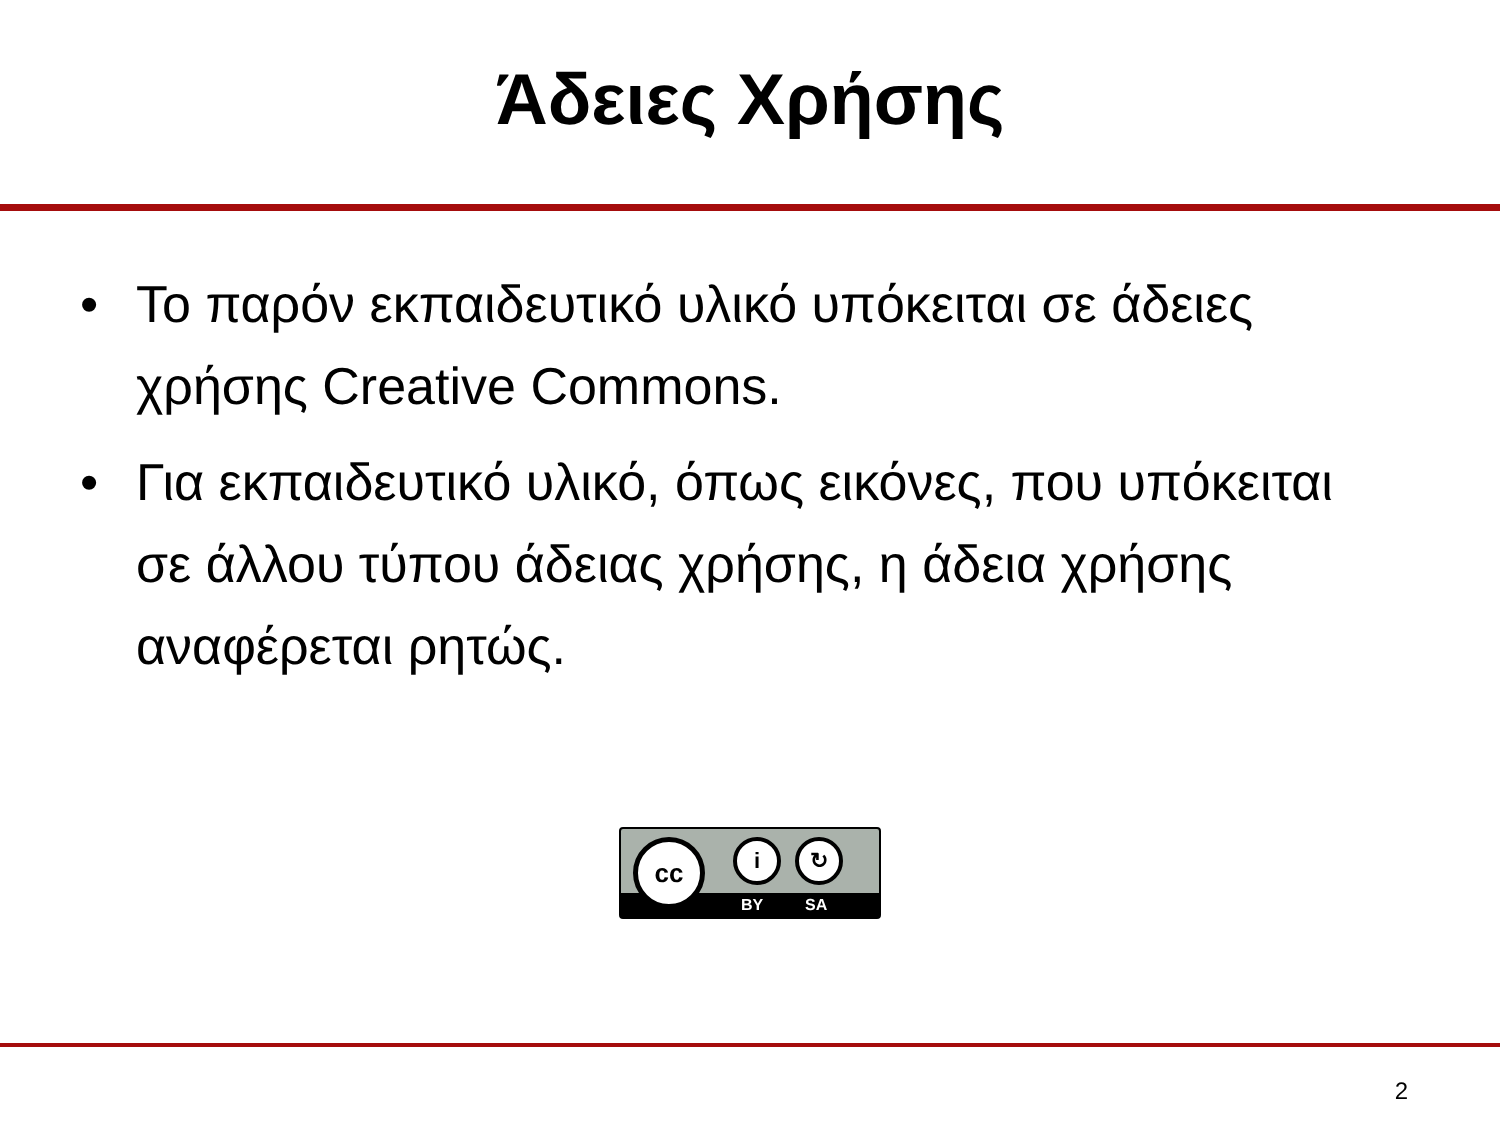Άδειες Χρήσης
• Το παρόν εκπαιδευτικό υλικό υπόκειται σε άδειες χρήσης Creative Commons.
• Για εκπαιδευτικό υλικό, όπως εικόνες, που υπόκειται σε άλλου τύπου άδειας χρήσης, η άδεια χρήσης αναφέρεται ρητώς.
BY SA
cc i ↻
2